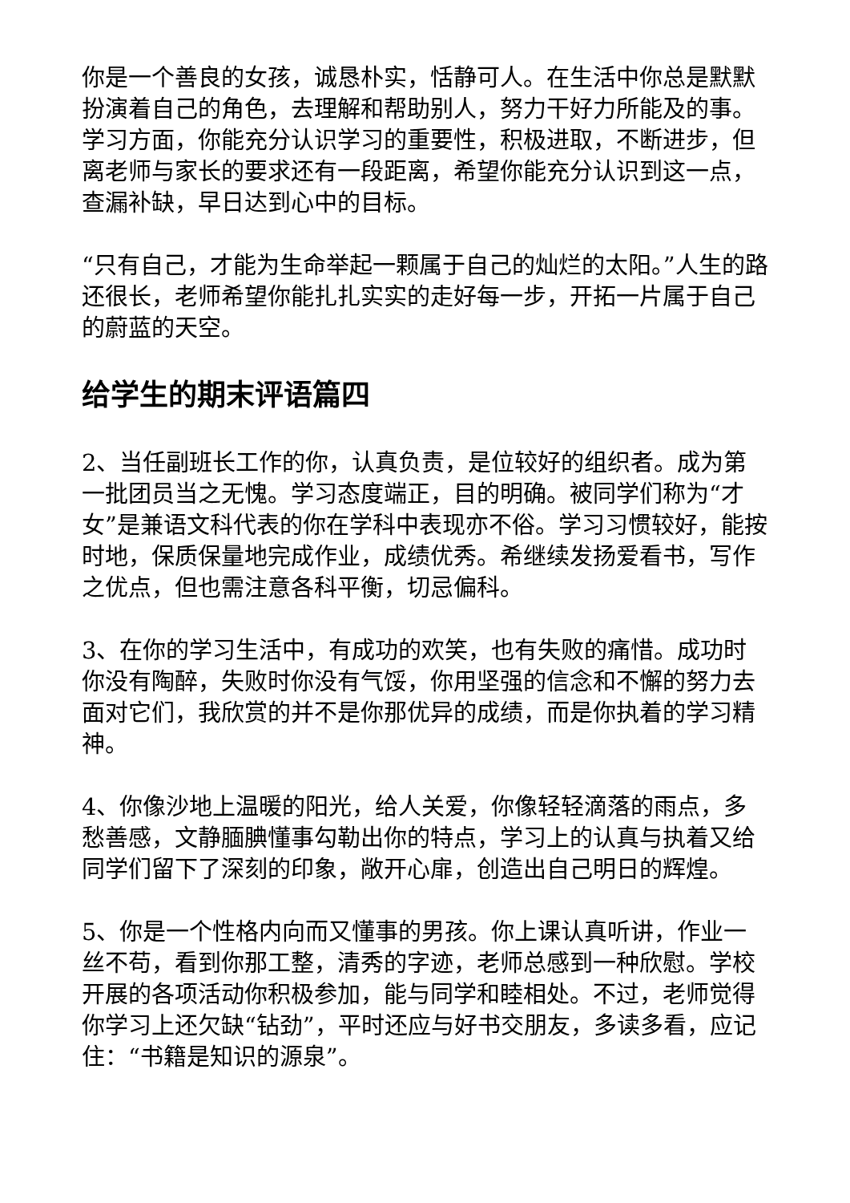你是一个善良的女孩，诚恳朴实，恬静可人。在生活中你总是默默扮演着自己的角色，去理解和帮助别人，努力干好力所能及的事。学习方面，你能充分认识学习的重要性，积极进取，不断进步，但离老师与家长的要求还有一段距离，希望你能充分认识到这一点，查漏补缺，早日达到心中的目标。
“只有自己，才能为生命举起一颗属于自己的灿烂的太阳。”人生的路还很长，老师希望你能扎扎实实的走好每一步，开拓一片属于自己的蔚蓝的天空。
给学生的期末评语篇四
2、当任副班长工作的你，认真负责，是位较好的组织者。成为第一批团员当之无愧。学习态度端正，目的明确。被同学们称为“才女”是兼语文科代表的你在学科中表现亦不俗。学习习惯较好，能按时地，保质保量地完成作业，成绩优秀。希继续发扬爱看书，写作之优点，但也需注意各科平衡，切忌偏科。
3、在你的学习生活中，有成功的欢笑，也有失败的痛惜。成功时你没有陶醉，失败时你没有气馁，你用坚强的信念和不懈的努力去面对它们，我欣赏的并不是你那优异的成绩，而是你执着的学习精神。
4、你像沙地上温暖的阳光，给人关爱，你像轻轻滴落的雨点，多愁善感，文静腼腆懂事勾勒出你的特点，学习上的认真与执着又给同学们留下了深刻的印象，敞开心扉，创造出自己明日的辉煌。
5、你是一个性格内向而又懂事的男孩。你上课认真听讲，作业一丝不苟，看到你那工整，清秀的字迹，老师总感到一种欣慰。学校开展的各项活动你积极参加，能与同学和睦相处。不过，老师觉得你学习上还欠缺“钻劲”，平时还应与好书交朋友，多读多看，应记住：“书籍是知识的源泉”。